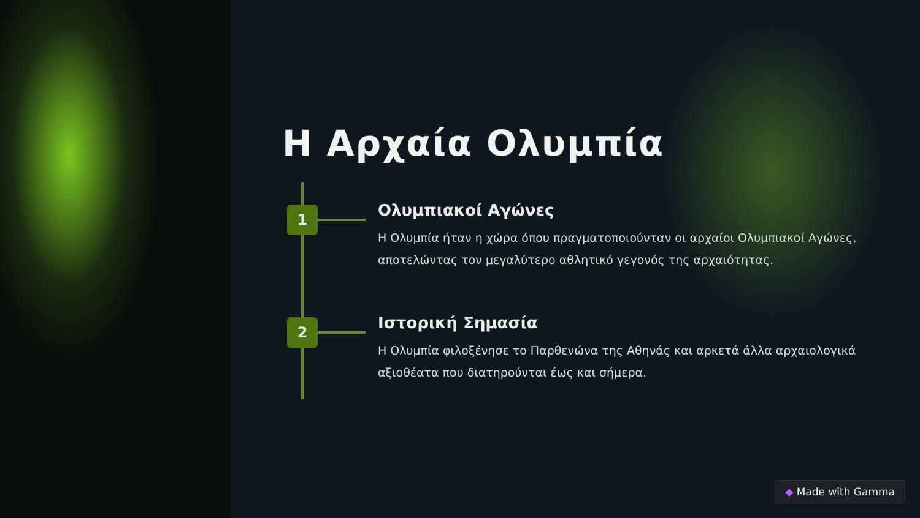Η Αρχαία Ολυμπία
1
Ολυμπιακοί Αγώνες
Η Ολυμπία ήταν η χώρα όπου πραγματοποιούνταν οι αρχαίοι Ολυμπιακοί Αγώνες, αποτελώντας τον μεγαλύτερο αθλητικό γεγονός της αρχαιότητας.
2
Ιστορική Σημασία
Η Ολυμπία φιλοξένησε το Παρθενώνα της Αθηνάς και αρκετά άλλα αρχαιολογικά αξιοθέατα που διατηρούνται έως και σήμερα.
◆ Made with Gamma